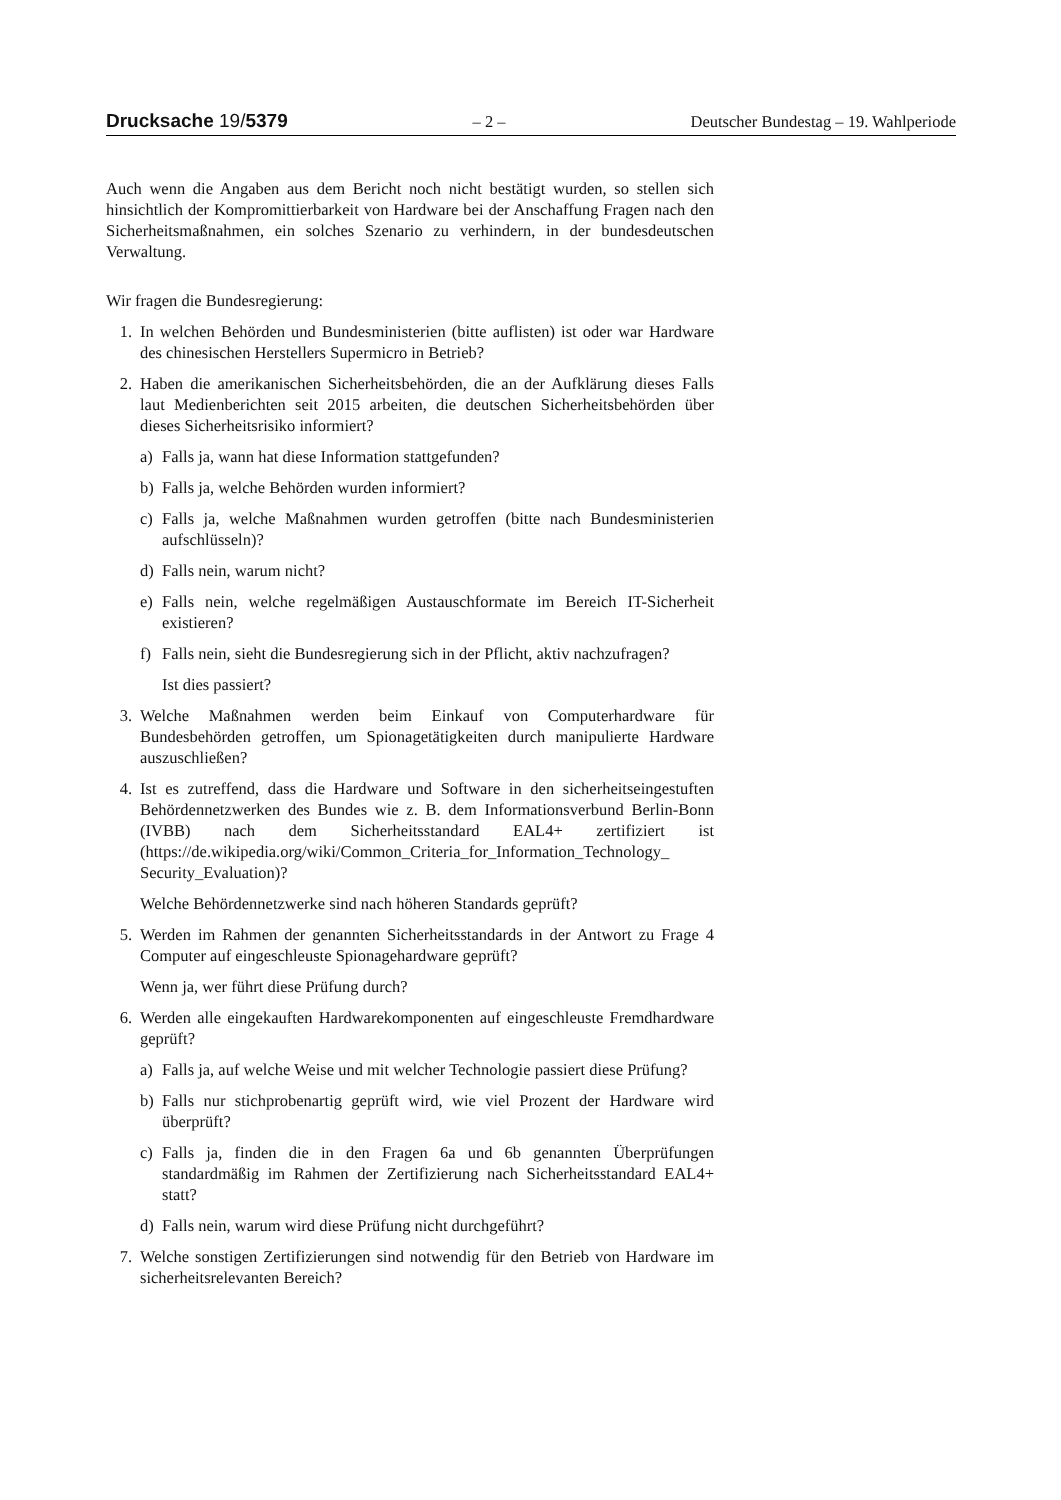Drucksache 19/5379 – 2 – Deutscher Bundestag – 19. Wahlperiode
Auch wenn die Angaben aus dem Bericht noch nicht bestätigt wurden, so stellen sich hinsichtlich der Kompromittierbarkeit von Hardware bei der Anschaffung Fragen nach den Sicherheitsmaßnahmen, ein solches Szenario zu verhindern, in der bundesdeutschen Verwaltung.
Wir fragen die Bundesregierung:
1. In welchen Behörden und Bundesministerien (bitte auflisten) ist oder war Hardware des chinesischen Herstellers Supermicro in Betrieb?
2. Haben die amerikanischen Sicherheitsbehörden, die an der Aufklärung dieses Falls laut Medienberichten seit 2015 arbeiten, die deutschen Sicherheitsbehörden über dieses Sicherheitsrisiko informiert?
a) Falls ja, wann hat diese Information stattgefunden?
b) Falls ja, welche Behörden wurden informiert?
c) Falls ja, welche Maßnahmen wurden getroffen (bitte nach Bundesministerien aufschlüsseln)?
d) Falls nein, warum nicht?
e) Falls nein, welche regelmäßigen Austauschformate im Bereich IT-Sicherheit existieren?
f) Falls nein, sieht die Bundesregierung sich in der Pflicht, aktiv nachzufragen?
Ist dies passiert?
3. Welche Maßnahmen werden beim Einkauf von Computerhardware für Bundesbehörden getroffen, um Spionagetätigkeiten durch manipulierte Hardware auszuschließen?
4. Ist es zutreffend, dass die Hardware und Software in den sicherheitseingestuften Behördennetzwerken des Bundes wie z. B. dem Informationsverbund Berlin-Bonn (IVBB) nach dem Sicherheitsstandard EAL4+ zertifiziert ist (https://de.wikipedia.org/wiki/Common_Criteria_for_Information_Technology_ Security_Evaluation)?
Welche Behördennetzwerke sind nach höheren Standards geprüft?
5. Werden im Rahmen der genannten Sicherheitsstandards in der Antwort zu Frage 4 Computer auf eingeschleuste Spionagehardware geprüft?
Wenn ja, wer führt diese Prüfung durch?
6. Werden alle eingekauften Hardwarekomponenten auf eingeschleuste Fremdhardware geprüft?
a) Falls ja, auf welche Weise und mit welcher Technologie passiert diese Prüfung?
b) Falls nur stichprobenartig geprüft wird, wie viel Prozent der Hardware wird überprüft?
c) Falls ja, finden die in den Fragen 6a und 6b genannten Überprüfungen standardmäßig im Rahmen der Zertifizierung nach Sicherheitsstandard EAL4+ statt?
d) Falls nein, warum wird diese Prüfung nicht durchgeführt?
7. Welche sonstigen Zertifizierungen sind notwendig für den Betrieb von Hardware im sicherheitsrelevanten Bereich?